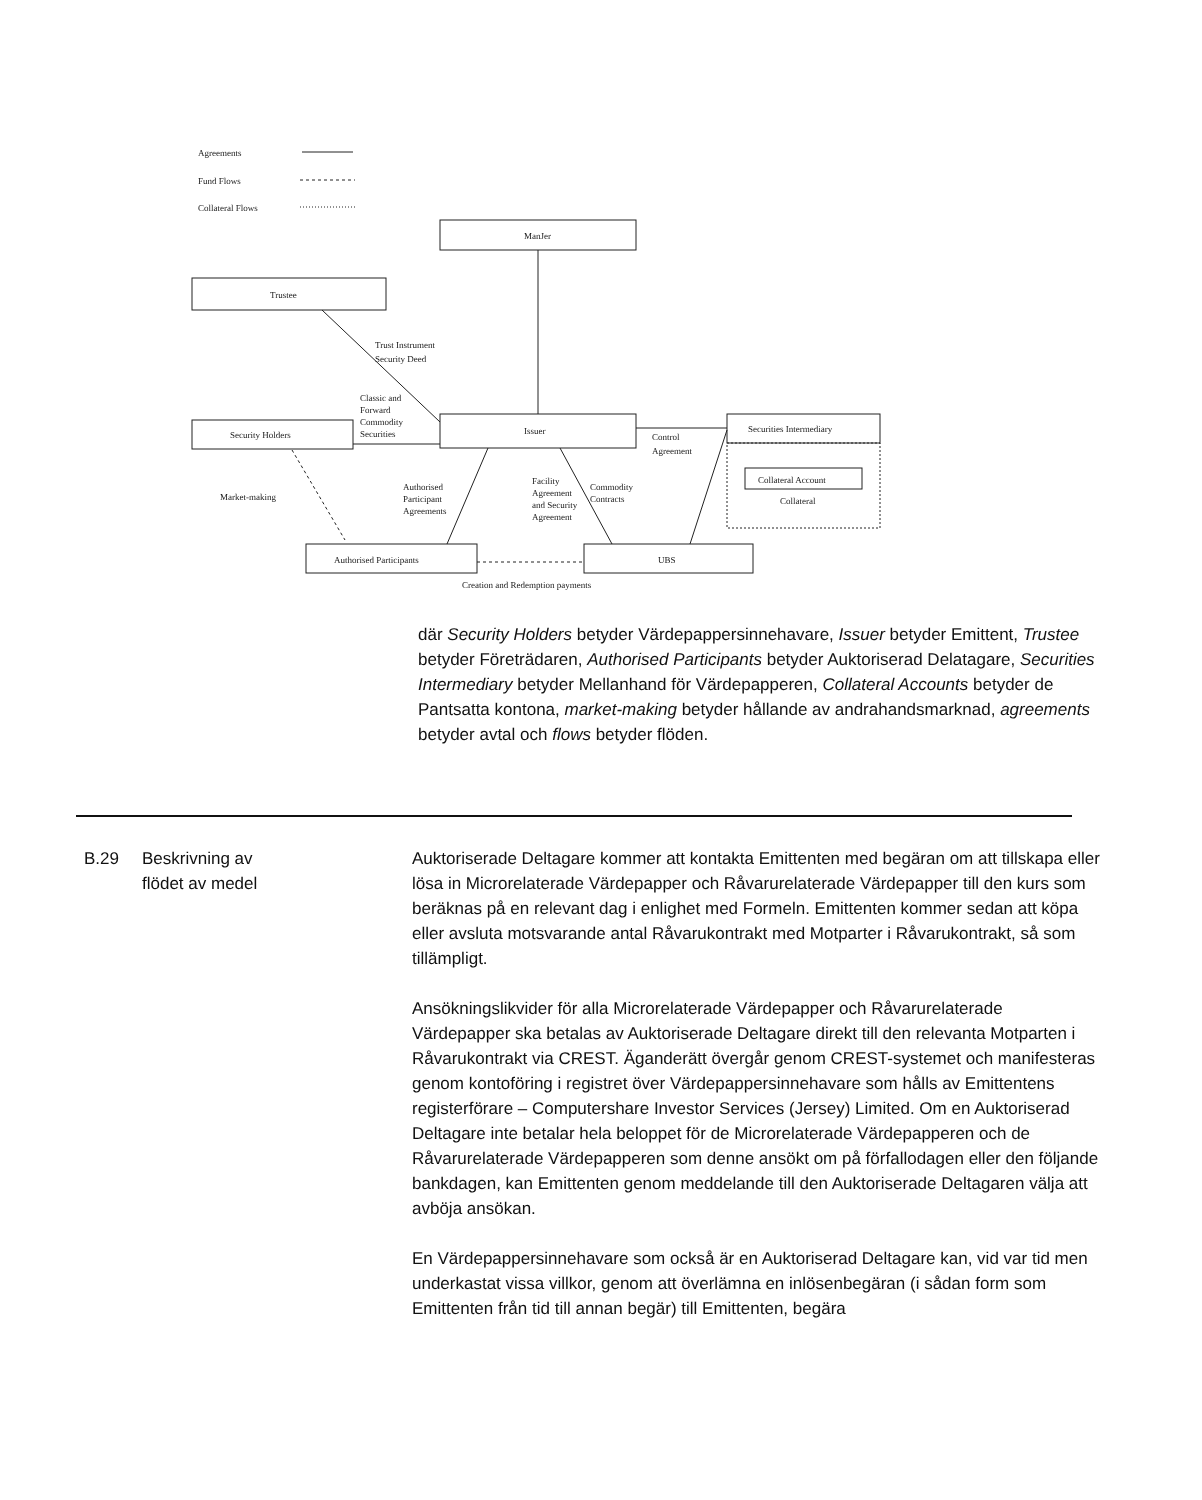Agreements
Fund Flows
Collateral Flows
ManJer
Trustee
Trust Instrument
Security Deed
Classic and
Forward
Commodity
Securities
Security Holders
Issuer
Securities Intermediary
Collateral Account
Collateral
Control
Agreement
Market-making
Authorised
Participant
Agreements
Facility
Agreement
and Security
Agreement
Commodity
Contracts
Authorised Participants
UBS
Creation and Redemption payments
där Security Holders betyder Värdepappersinnehavare, Issuer betyder Emittent, Trustee betyder Företrädaren, Authorised Participants betyder Auktoriserad Delatagare, Securities Intermediary betyder Mellanhand för Värdepapperen, Collateral Accounts betyder de Pantsatta kontona, market-making betyder hållande av andrahandsmarknad, agreements betyder avtal och flows betyder flöden.
B.29 Beskrivning av
flödet av medel
Auktoriserade Deltagare kommer att kontakta Emittenten med begäran om att tillskapa eller lösa in Microrelaterade Värdepapper och Råvarurelaterade Värdepapper till den kurs som beräknas på en relevant dag i enlighet med Formeln. Emittenten kommer sedan att köpa eller avsluta motsvarande antal Råvarukontrakt med Motparter i Råvarukontrakt, så som tillämpligt.
Ansökningslikvider för alla Microrelaterade Värdepapper och Råvarurelaterade Värdepapper ska betalas av Auktoriserade Deltagare direkt till den relevanta Motparten i Råvarukontrakt via CREST. Äganderätt övergår genom CREST-systemet och manifesteras genom kontoföring i registret över Värdepappersinnehavare som hålls av Emittentens registerförare – Computershare Investor Services (Jersey) Limited. Om en Auktoriserad Deltagare inte betalar hela beloppet för de Microrelaterade Värdepapperen och de Råvarurelaterade Värdepapperen som denne ansökt om på förfallodagen eller den följande bankdagen, kan Emittenten genom meddelande till den Auktoriserade Deltagaren välja att avböja ansökan.
En Värdepappersinnehavare som också är en Auktoriserad Deltagare kan, vid var tid men underkastat vissa villkor, genom att överlämna en inlösenbegäran (i sådan form som Emittenten från tid till annan begär) till Emittenten, begära